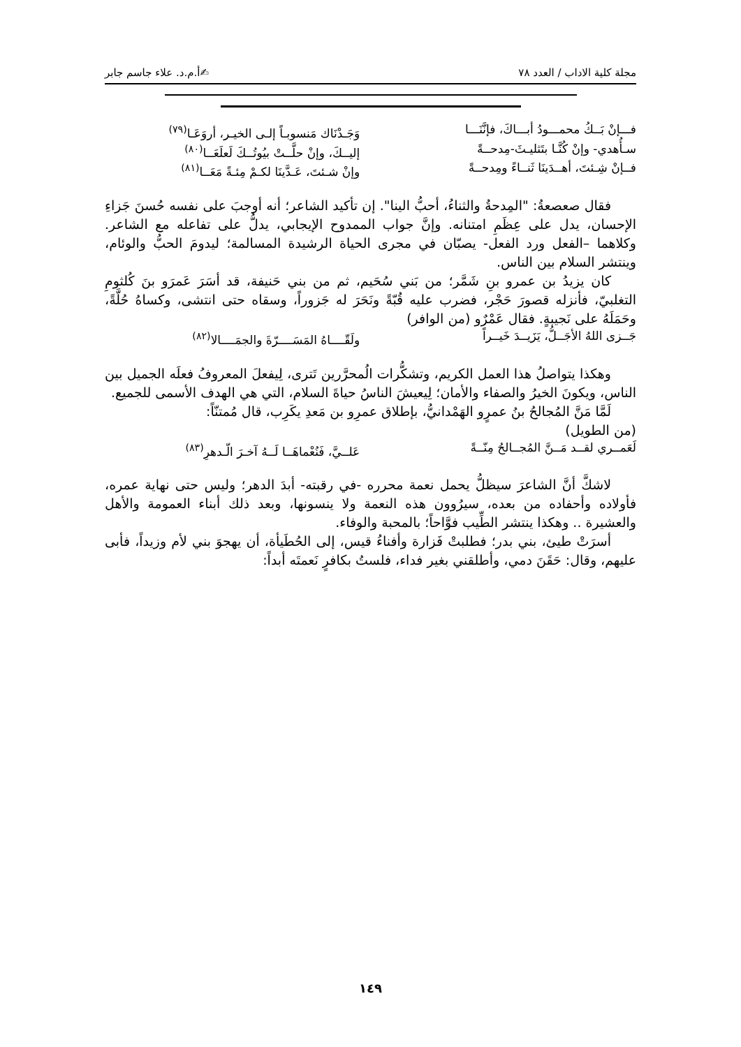مجلة كلية الاداب / العدد ٧٨ ✍أ.م.د. علاء جاسم جابر
فـــإنْ بَــكُ محمـــودُ أبـــاكَ، فإنَّنَـــا وَجَـدْنَاك مَنسوبـاً إلـى الخيـر، أروَعَـا<sup>(٧٩)</sup>
سـأُهدي- وإنْ كُنَّـا بتَثليـثَ-مِدحــةً إليــكَ، وإنْ حلَّــتْ بيُوتُــكَ لَعلَعَــا<sup>(٨٠)</sup>
فــإنْ شِـئتَ، أهــدَينَا ثَنــاءً ومِدحــةً وإنْ شـئتَ، عَـدَّينَا لكـمْ مِئـةً مَعَــا<sup>(٨١)</sup>
فقال صعصعةُ: "المِدحةُ والثناءُ، أحبُّ الينا". إن تأكيد الشاعر؛ أنه أوجبَ على نفسه حُسنَ جَزاءِ الإحسان، يدل على عِظَمِ امتنانه. وإنَّ جواب الممدوح الإيجابي، يدلُّ على تفاعله مع الشاعر. وكلاهما –الفعل ورد الفعل- يصبّان في مجرى الحياة الرشيدة المسالمة؛ ليدومَ الحبُّ والوئام، وينتشر السلام بين الناس.
كان يزيدُ بن عمرو بنِ شَمَّر؛ من بَني سُحَيم، ثم من بني حَنيفة، قد أسَرَ عَمرَو بنَ كُلثومِ التغلبيّ، فأنزله قصورَ حَجْر، فضرب عليه قُبّةً ونَحَرَ له جَزوراً، وسقاه حتى انتشى، وكساهُ حُلَّةً، وحَمَلَهُ على نَجيبةٍ. فقال عَمْرٌو (من الوافر)
جَــزى اللهُ الأجَــلُّ، يَزَيــدَ خَيــراً ولَقّــــاهُ المَسَــــرّةَ والجمَــــالا<sup>(٨٢)</sup>
وهكذا يتواصلُ هذا العمل الكريم، وتشكُّرات الُمحرَّرين تَترى، لِيفعلَ المعروفُ فعلَه الجميل بين الناس، ويكونَ الخيرُ والصفاء والأمان؛ لِيعيشَ الناسُ حياةَ السلام، التي هي الهدف الأسمى للجميع.
لَمَّا مَنَّ المُجالحُ بنُ عمرٍو الهَمْدانيُّ، بإطلاق عمرِو بن مَعدِ يكَرِب، قال مُمتنّاً:
(من الطويل)
لَعَمــري لقــد مَــنَّ المُجــالحُ مِنّــةً عَلــيَّ، فَنُعْماهَــا لَــهُ آخـرَ الّـدهرِ<sup>(٨٣)</sup>
لاشكَّ أنَّ الشاعرَ سيظلُّ يحمل نعمة محرره -في رقبته- أبدَ الدهر؛ وليس حتى نهاية عمره، فأولاده وأحفاده من بعده، سيرُوون هذه النعمة ولا ينسونها، وبعد ذلك أبناء العمومة والأهل والعشيرة .. وهكذا ينتشر الطِّيب فوَّاحاً؛ بالمحبة والوفاء.
أسرَتْ طيئ، بني بدر؛ فطلبتْ فَزارة وأفناءُ قيس، إلى الحُطَيأة، أن يهجوَ بني لأم وزيداً، فأبى عليهم، وقال: حَقَنَ دمي، وأطلقني بغير فداء، فلستُ بكافرٍ نَعمتَه أبداً:
١٤٩